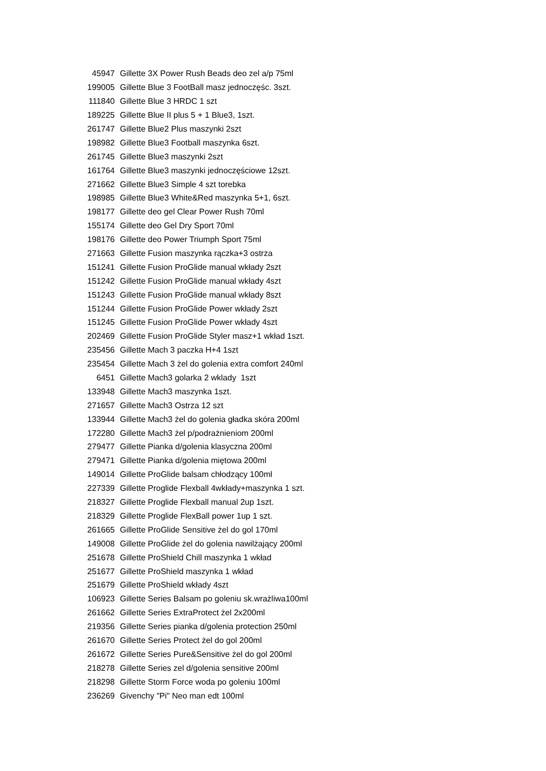| 45947 | Gillette 3X Power Rush Beads deo zel a/p 75ml |
| 199005 | Gillette Blue 3 FootBall masz jednoczęśc. 3szt. |
| 111840 | Gillette Blue 3 HRDC 1 szt |
| 189225 | Gillette Blue II plus 5 + 1 Blue3, 1szt. |
| 261747 | Gillette Blue2 Plus maszynki 2szt |
| 198982 | Gillette Blue3 Football maszynka 6szt. |
| 261745 | Gillette Blue3 maszynki 2szt |
| 161764 | Gillette Blue3 maszynki jednoczęściowe 12szt. |
| 271662 | Gillette Blue3 Simple 4 szt torebka |
| 198985 | Gillette Blue3 White&Red maszynka 5+1, 6szt. |
| 198177 | Gillette deo gel Clear Power Rush 70ml |
| 155174 | Gillette deo Gel Dry Sport 70ml |
| 198176 | Gillette deo Power Triumph Sport 75ml |
| 271663 | Gillette Fusion maszynka rączka+3 ostrza |
| 151241 | Gillette Fusion ProGlide manual wkłady 2szt |
| 151242 | Gillette Fusion ProGlide manual wkłady 4szt |
| 151243 | Gillette Fusion ProGlide manual wkłady 8szt |
| 151244 | Gillette Fusion ProGlide Power wkłady 2szt |
| 151245 | Gillette Fusion ProGlide Power wkłady 4szt |
| 202469 | Gillette Fusion ProGlide Styler masz+1 wkład 1szt. |
| 235456 | Gillette Mach 3 paczka H+4 1szt |
| 235454 | Gillette Mach 3 żel do golenia extra comfort 240ml |
| 6451 | Gillette Mach3 golarka 2 wklady 1szt |
| 133948 | Gillette Mach3 maszynka 1szt. |
| 271657 | Gillette Mach3 Ostrza 12 szt |
| 133944 | Gillette Mach3 żel do golenia gładka skóra 200ml |
| 172280 | Gillette Mach3 żel p/podrażnieniom 200ml |
| 279477 | Gillette Pianka d/golenia klasyczna 200ml |
| 279471 | Gillette Pianka d/golenia miętowa 200ml |
| 149014 | Gillette ProGlide balsam chłodzący 100ml |
| 227339 | Gillette Proglide Flexball 4wkłady+maszynka 1 szt. |
| 218327 | Gillette Proglide Flexball manual 2up 1szt. |
| 218329 | Gillette Proglide FlexBall power 1up 1 szt. |
| 261665 | Gillette ProGlide Sensitive żel do gol 170ml |
| 149008 | Gillette ProGlide żel do golenia nawilżający 200ml |
| 251678 | Gillette ProShield Chill maszynka 1 wkład |
| 251677 | Gillette ProShield maszynka 1 wkład |
| 251679 | Gillette ProShield wkłady 4szt |
| 106923 | Gillette Series Balsam po goleniu sk.wrażliwa100ml |
| 261662 | Gillette Series ExtraProtect żel 2x200ml |
| 219356 | Gillette Series pianka d/golenia protection 250ml |
| 261670 | Gillette Series Protect żel do gol 200ml |
| 261672 | Gillette Series Pure&Sensitive żel do gol 200ml |
| 218278 | Gillette Series zel d/golenia sensitive 200ml |
| 218298 | Gillette Storm Force woda po goleniu 100ml |
| 236269 | Givenchy "Pi" Neo man edt 100ml |